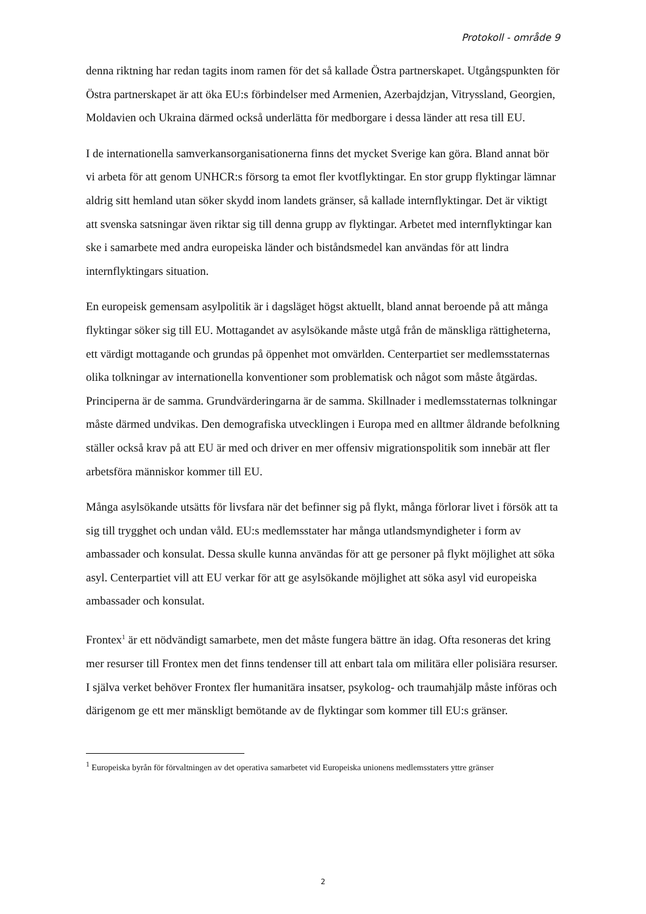Protokoll - område 9
denna riktning har redan tagits inom ramen för det så kallade Östra partnerskapet. Utgångspunkten för Östra partnerskapet är att öka EU:s förbindelser med Armenien, Azerbajdzjan, Vitryssland, Georgien, Moldavien och Ukraina därmed också underlätta för medborgare i dessa länder att resa till EU.
I de internationella samverkansorganisationerna finns det mycket Sverige kan göra. Bland annat bör vi arbeta för att genom UNHCR:s försorg ta emot fler kvotflyktingar. En stor grupp flyktingar lämnar aldrig sitt hemland utan söker skydd inom landets gränser, så kallade internflyktingar. Det är viktigt att svenska satsningar även riktar sig till denna grupp av flyktingar. Arbetet med internflyktingar kan ske i samarbete med andra europeiska länder och biståndsmedel kan användas för att lindra internflyktingars situation.
En europeisk gemensam asylpolitik är i dagsläget högst aktuellt, bland annat beroende på att många flyktingar söker sig till EU. Mottagandet av asylsökande måste utgå från de mänskliga rättigheterna, ett värdigt mottagande och grundas på öppenhet mot omvärlden. Centerpartiet ser medlemsstaternas olika tolkningar av internationella konventioner som problematisk och något som måste åtgärdas. Principerna är de samma. Grundvärderingarna är de samma. Skillnader i medlemsstaternas tolkningar måste därmed undvikas. Den demografiska utvecklingen i Europa med en alltmer åldrande befolkning ställer också krav på att EU är med och driver en mer offensiv migrationspolitik som innebär att fler arbetsföra människor kommer till EU.
Många asylsökande utsätts för livsfara när det befinner sig på flykt, många förlorar livet i försök att ta sig till trygghet och undan våld. EU:s medlemsstater har många utlandsmyndigheter i form av ambassader och konsulat. Dessa skulle kunna användas för att ge personer på flykt möjlighet att söka asyl. Centerpartiet vill att EU verkar för att ge asylsökande möjlighet att söka asyl vid europeiska ambassader och konsulat.
Frontex<sup>1</sup> är ett nödvändigt samarbete, men det måste fungera bättre än idag. Ofta resoneras det kring mer resurser till Frontex men det finns tendenser till att enbart tala om militära eller polisiära resurser. I själva verket behöver Frontex fler humanitära insatser, psykolog- och traumahjälp måste införas och därigenom ge ett mer mänskligt bemötande av de flyktingar som kommer till EU:s gränser.
<sup>1</sup> Europeiska byrån för förvaltningen av det operativa samarbetet vid Europeiska unionens medlemsstaters yttre gränser
2